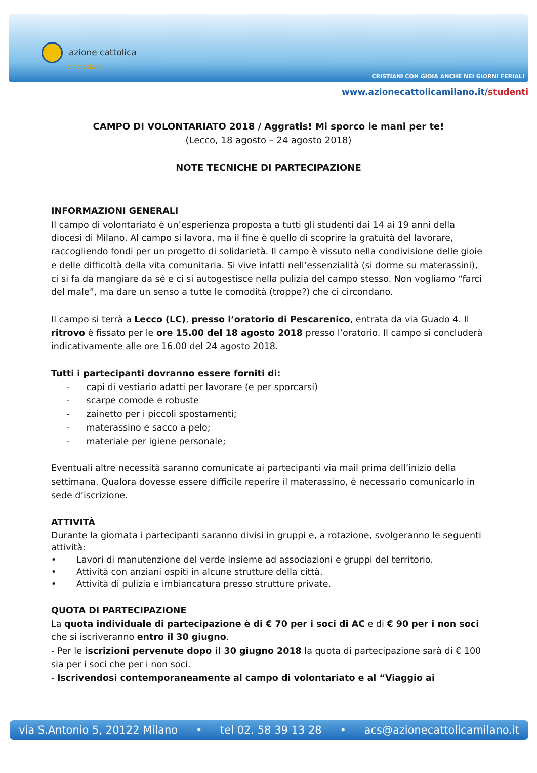azione cattolica
ambrosiana
CRISTIANI CON GIOIA ANCHE NEI GIORNI FERIALI
www.azionecattolicamilano.it/studenti
CAMPO DI VOLONTARIATO 2018 / Aggratis! Mi sporco le mani per te!
(Lecco, 18 agosto – 24 agosto 2018)
NOTE TECNICHE DI PARTECIPAZIONE
INFORMAZIONI GENERALI
Il campo di volontariato è un’esperienza proposta a tutti gli studenti dai 14 ai 19 anni della diocesi di Milano. Al campo si lavora, ma il fine è quello di scoprire la gratuità del lavorare, raccogliendo fondi per un progetto di solidarietà. Il campo è vissuto nella condivisione delle gioie e delle difficoltà della vita comunitaria. Si vive infatti nell’essenzialità (si dorme su materassini), ci si fa da mangiare da sé e ci si autogestisce nella pulizia del campo stesso. Non vogliamo “farci del male”, ma dare un senso a tutte le comodità (troppe?) che ci circondano.
Il campo si terrà a Lecco (LC), presso l’oratorio di Pescarenico, entrata da via Guado 4. Il ritrovo è fissato per le ore 15.00 del 18 agosto 2018 presso l’oratorio. Il campo si concluderà indicativamente alle ore 16.00 del 24 agosto 2018.
Tutti i partecipanti dovranno essere forniti di:
- capi di vestiario adatti per lavorare (e per sporcarsi)
- scarpe comode e robuste
- zainetto per i piccoli spostamenti;
- materassino e sacco a pelo;
- materiale per igiene personale;
Eventuali altre necessità saranno comunicate ai partecipanti via mail prima dell’inizio della settimana. Qualora dovesse essere difficile reperire il materassino, è necessario comunicarlo in sede d’iscrizione.
ATTIVITÀ
Durante la giornata i partecipanti saranno divisi in gruppi e, a rotazione, svolgeranno le seguenti attività:
• Lavori di manutenzione del verde insieme ad associazioni e gruppi del territorio.
• Attività con anziani ospiti in alcune strutture della città.
• Attività di pulizia e imbiancatura presso strutture private.
QUOTA DI PARTECIPAZIONE
La quota individuale di partecipazione è di € 70 per i soci di AC e di € 90 per i non soci che si iscriveranno entro il 30 giugno.
- Per le iscrizioni pervenute dopo il 30 giugno 2018 la quota di partecipazione sarà di € 100 sia per i soci che per i non soci.
- Iscrivendosi contemporaneamente al campo di volontariato e al “Viaggio ai
via S.Antonio 5, 20122 Milano • tel 02. 58 39 13 28 • acs@azionecattolicamilano.it